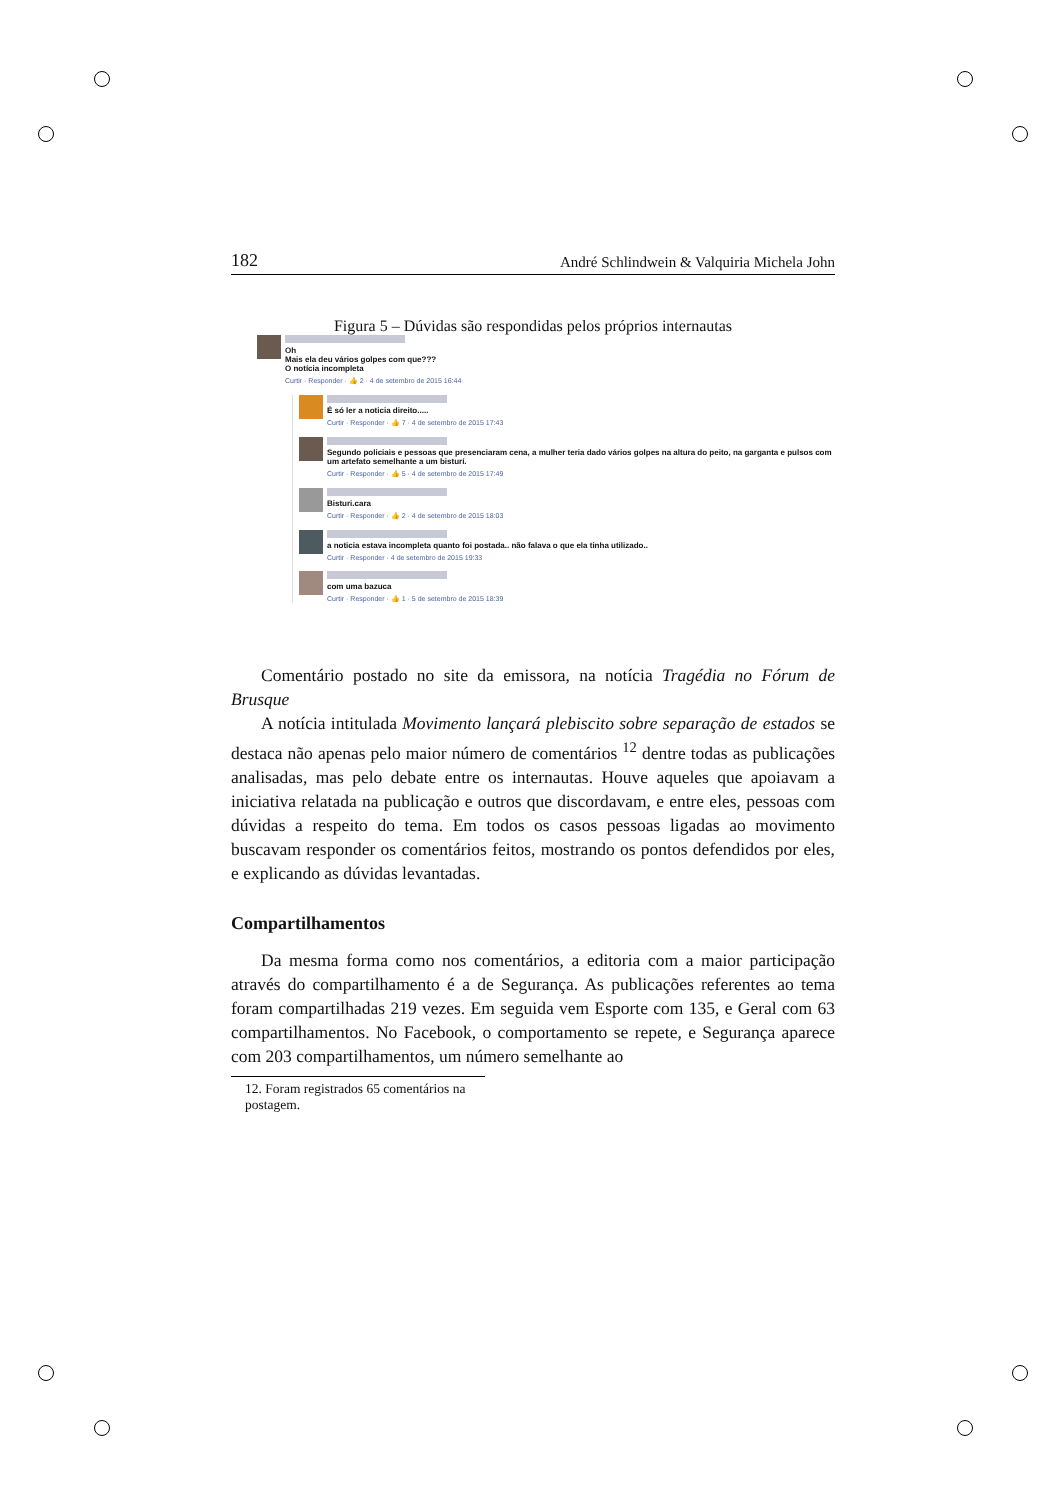182 André Schlindwein & Valquiria Michela John
Figura 5 – Dúvidas são respondidas pelos próprios internautas
Oh
Mais ela deu vários golpes com que???
O notícia incompleta
Curtir · Responder · 👍 2 · 4 de setembro de 2015 16:44
É só ler a noticia direito.....
Curtir · Responder · 👍 7 · 4 de setembro de 2015 17:43
Segundo policiais e pessoas que presenciaram cena, a mulher teria dado vários golpes na altura do peito, na garganta e pulsos com um artefato semelhante a um bisturí.
Curtir · Responder · 👍 5 · 4 de setembro de 2015 17:49
Bisturi.cara
Curtir · Responder · 👍 2 · 4 de setembro de 2015 18:03
a noticia estava incompleta quanto foi postada.. não falava o que ela tinha utilizado..
Curtir · Responder · 4 de setembro de 2015 19:33
com uma bazuca
Curtir · Responder · 👍 1 · 5 de setembro de 2015 18:39
Comentário postado no site da emissora, na notícia Tragédia no Fórum de Brusque
A notícia intitulada Movimento lançará plebiscito sobre separação de estados se destaca não apenas pelo maior número de comentários <sup>12</sup> dentre todas as publicações analisadas, mas pelo debate entre os internautas. Houve aqueles que apoiavam a iniciativa relatada na publicação e outros que discordavam, e entre eles, pessoas com dúvidas a respeito do tema. Em todos os casos pessoas ligadas ao movimento buscavam responder os comentários feitos, mostrando os pontos defendidos por eles, e explicando as dúvidas levantadas.
Compartilhamentos
Da mesma forma como nos comentários, a editoria com a maior participação através do compartilhamento é a de Segurança. As publicações referentes ao tema foram compartilhadas 219 vezes. Em seguida vem Esporte com 135, e Geral com 63 compartilhamentos. No Facebook, o comportamento se repete, e Segurança aparece com 203 compartilhamentos, um número semelhante ao
12. Foram registrados 65 comentários na postagem.